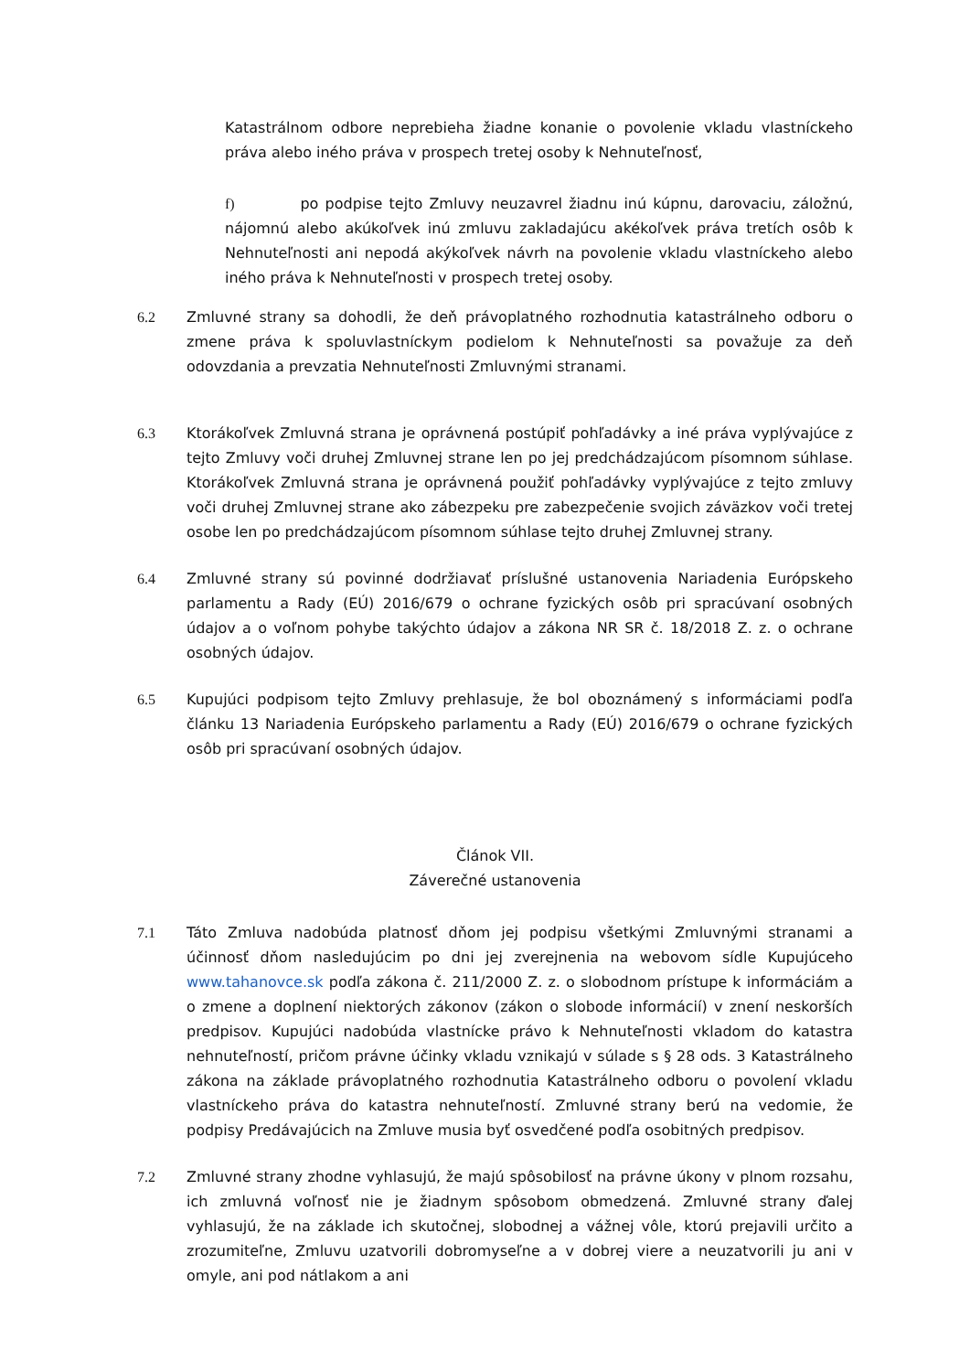Katastrálnom odbore neprebieha žiadne konanie o povolenie vkladu vlastníckeho práva alebo iného práva v prospech tretej osoby k Nehnuteľnosť,
f) po podpise tejto Zmluvy neuzavrel žiadnu inú kúpnu, darovaciu, záložnú, nájomnú alebo akúkoľvek inú zmluvu zakladajúcu akékoľvek práva tretích osôb k Nehnuteľnosti ani nepodá akýkoľvek návrh na povolenie vkladu vlastníckeho alebo iného práva k Nehnuteľnosti v prospech tretej osoby.
6.2 Zmluvné strany sa dohodli, že deň právoplatného rozhodnutia katastrálneho odboru o zmene práva k spoluvlastníckym podielom k Nehnuteľnosti sa považuje za deň odovzdania a prevzatia Nehnuteľnosti Zmluvnými stranami.
6.3 Ktorákoľvek Zmluvná strana je oprávnená postúpiť pohľadávky a iné práva vyplývajúce z tejto Zmluvy voči druhej Zmluvnej strane len po jej predchádzajúcom písomnom súhlase. Ktorákoľvek Zmluvná strana je oprávnená použiť pohľadávky vyplývajúce z tejto zmluvy voči druhej Zmluvnej strane ako zábezpeku pre zabezpečenie svojich záväzkov voči tretej osobe len po predchádzajúcom písomnom súhlase tejto druhej Zmluvnej strany.
6.4 Zmluvné strany sú povinné dodržiavať príslušné ustanovenia Nariadenia Európskeho parlamentu a Rady (EÚ) 2016/679 o ochrane fyzických osôb pri spracúvaní osobných údajov a o voľnom pohybe takýchto údajov a zákona NR SR č. 18/2018 Z. z. o ochrane osobných údajov.
6.5 Kupujúci podpisom tejto Zmluvy prehlasuje, že bol oboznámený s informáciami podľa článku 13 Nariadenia Európskeho parlamentu a Rady (EÚ) 2016/679 o ochrane fyzických osôb pri spracúvaní osobných údajov.
Článok VII.
Záverečné ustanovenia
7.1 Táto Zmluva nadobúda platnosť dňom jej podpisu všetkými Zmluvnými stranami a účinnosť dňom nasledujúcim po dni jej zverejnenia na webovom sídle Kupujúceho www.tahanovce.sk podľa zákona č. 211/2000 Z. z. o slobodnom prístupe k informáciám a o zmene a doplnení niektorých zákonov (zákon o slobode informácií) v znení neskorších predpisov. Kupujúci nadobúda vlastnícke právo k Nehnuteľnosti vkladom do katastra nehnuteľností, pričom právne účinky vkladu vznikajú v súlade s § 28 ods. 3 Katastrálneho zákona na základe právoplatného rozhodnutia Katastrálneho odboru o povolení vkladu vlastníckeho práva do katastra nehnuteľností. Zmluvné strany berú na vedomie, že podpisy Predávajúcich na Zmluve musia byť osvedčené podľa osobitných predpisov.
7.2 Zmluvné strany zhodne vyhlasujú, že majú spôsobilosť na právne úkony v plnom rozsahu, ich zmluvná voľnosť nie je žiadnym spôsobom obmedzená. Zmluvné strany ďalej vyhlasujú, že na základe ich skutočnej, slobodnej a vážnej vôle, ktorú prejavili určito a zrozumiteľne, Zmluvu uzatvorili dobromyseľne a v dobrej viere a neuzatvorili ju ani v omyle, ani pod nátlakom a ani